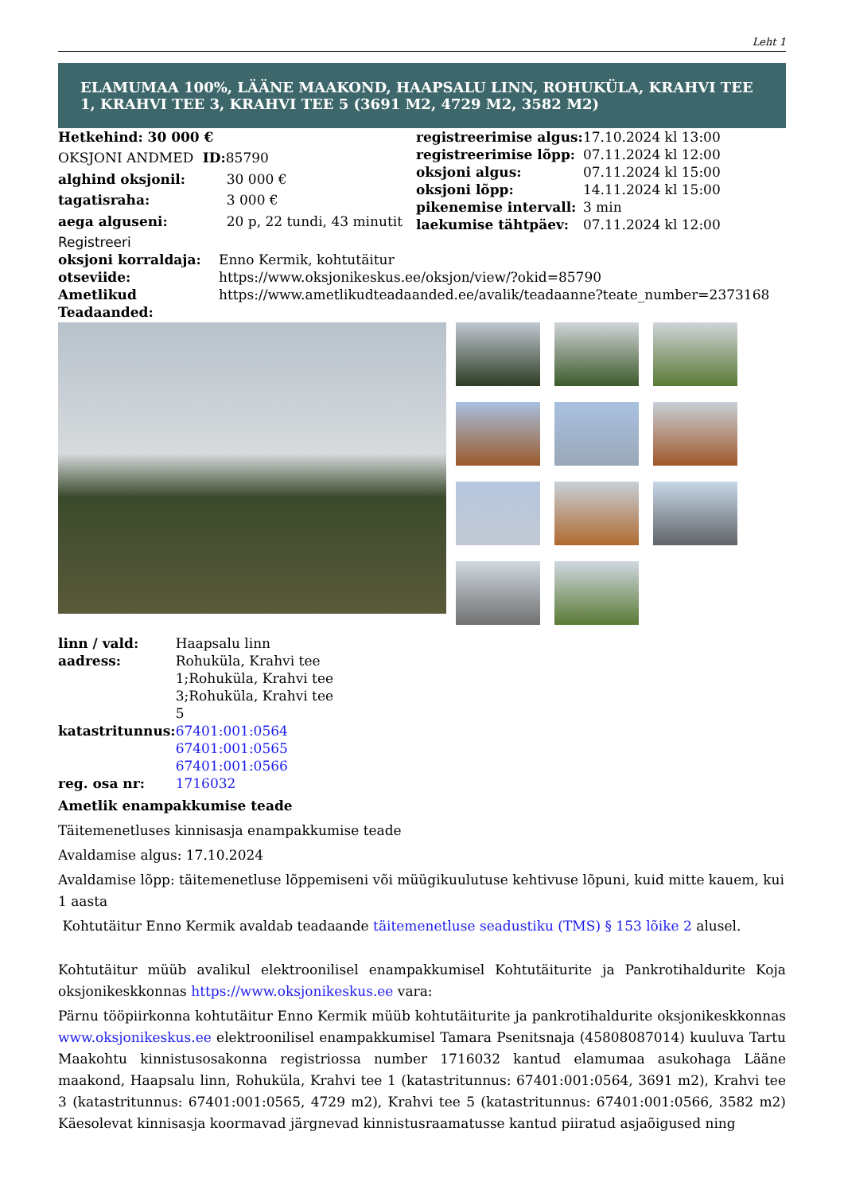Leht 1
ELAMUMAA 100%, LÄÄNE MAAKOND, HAAPSALU LINN, ROHUKÜLA, KRAHVI TEE 1, KRAHVI TEE 3, KRAHVI TEE 5 (3691 M2, 4729 M2, 3582 M2)
| Hetkehind: 30 000 € | |
| OKSJONI ANDMED | ID: 85790 |
| alghind oksjonil: | 30 000 € |
| tagatisraha: | 3 000 € |
| aega alguseni: | 20 p, 22 tundi, 43 minutit |
| registreerimise algus: | 17.10.2024 kl 13:00 |
| registreerimise lõpp: | 07.11.2024 kl 12:00 |
| oksjoni algus: | 07.11.2024 kl 15:00 |
| oksjoni lõpp: | 14.11.2024 kl 15:00 |
| pikenemise intervall: | 3 min |
| laekumise tähtpäev: | 07.11.2024 kl 12:00 |
Registreeri
| oksjoni korraldaja: | Enno Kermik, kohtutäitur |
| otseviide: | https://www.oksjonikeskus.ee/oksjon/view/?okid=85790 |
| Ametlikud Teadaanded: | https://www.ametlikudteadaanded.ee/avalik/teadaanne?teate_number=2373168 |
| linn / vald: | Haapsalu linn |
| aadress: | Rohuküla, Krahvi tee 1;Rohuküla, Krahvi tee 3;Rohuküla, Krahvi tee 5 |
| katastritunnus: | 67401:001:0564 67401:001:0565 67401:001:0566 |
| reg. osa nr: | 1716032 |
Ametlik enampakkumise teade
Täitemenetluses kinnisasja enampakkumise teade
Avaldamise algus: 17.10.2024
Avaldamise lõpp: täitemenetluse lõppemiseni või müügikuulutuse kehtivuse lõpuni, kuid mitte kauem, kui 1 aasta
Kohtutäitur Enno Kermik avaldab teadaande täitemenetluse seadustiku (TMS) § 153 lõike 2 alusel.
Kohtutäitur müüb avalikul elektroonilisel enampakkumisel Kohtutäiturite ja Pankrotihaldurite Koja oksjonikeskkonnas https://www.oksjonikeskus.ee vara:
Pärnu tööpiirkonna kohtutäitur Enno Kermik müüb kohtutäiturite ja pankrotihaldurite oksjonikeskkonnas www.oksjonikeskus.ee elektroonilisel enampakkumisel Tamara Psenitsnaja (45808087014) kuuluva Tartu Maakohtu kinnistusosakonna registriossa number 1716032 kantud elamumaa asukohaga Lääne maakond, Haapsalu linn, Rohuküla, Krahvi tee 1 (katastritunnus: 67401:001:0564, 3691 m2), Krahvi tee 3 (katastritunnus: 67401:001:0565, 4729 m2), Krahvi tee 5 (katastritunnus: 67401:001:0566, 3582 m2) Käesolevat kinnisasja koormavad järgnevad kinnistusraamatusse kantud piiratud asjaõigused ning